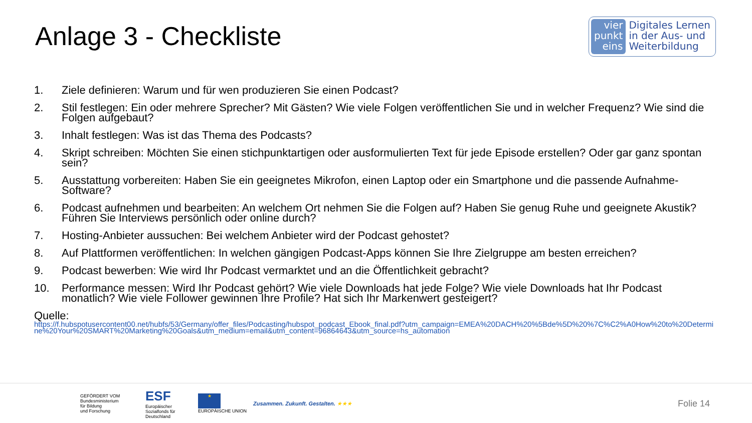Anlage 3 - Checkliste
vier
punkt
eins
Digitales Lernen
in der Aus- und
Weiterbildung
1. Ziele definieren: Warum und für wen produzieren Sie einen Podcast?
2. Stil festlegen: Ein oder mehrere Sprecher? Mit Gästen? Wie viele Folgen veröffentlichen Sie und in welcher Frequenz? Wie sind die Folgen aufgebaut?
3. Inhalt festlegen: Was ist das Thema des Podcasts?
4. Skript schreiben: Möchten Sie einen stichpunktartigen oder ausformulierten Text für jede Episode erstellen? Oder gar ganz spontan sein?
5. Ausstattung vorbereiten: Haben Sie ein geeignetes Mikrofon, einen Laptop oder ein Smartphone und die passende Aufnahme-Software?
6. Podcast aufnehmen und bearbeiten: An welchem Ort nehmen Sie die Folgen auf? Haben Sie genug Ruhe und geeignete Akustik? Führen Sie Interviews persönlich oder online durch?
7. Hosting-Anbieter aussuchen: Bei welchem Anbieter wird der Podcast gehostet?
8. Auf Plattformen veröffentlichen: In welchen gängigen Podcast-Apps können Sie Ihre Zielgruppe am besten erreichen?
9. Podcast bewerben: Wie wird Ihr Podcast vermarktet und an die Öffentlichkeit gebracht?
10. Performance messen: Wird Ihr Podcast gehört? Wie viele Downloads hat jede Folge? Wie viele Downloads hat Ihr Podcast monatlich? Wie viele Follower gewinnen Ihre Profile? Hat sich Ihr Markenwert gesteigert?
Quelle:
https://f.hubspotusercontent00.net/hubfs/53/Germany/offer_files/Podcasting/hubspot_podcast_Ebook_final.pdf?utm_campaign=EMEA%20DACH%20%5Bde%5D%20%7C%C2%A0How%20to%20Determine%20Your%20SMART%20Marketing%20Goals&utm_medium=email&utm_content=96864643&utm_source=hs_automation
GEFÖRDERT VOM
Bundesministerium
für Bildung
und Forschung
ESF
Europäischer Sozialfonds für Deutschland
★
EUROPÄISCHE UNION
Zusammen. Zukunft. Gestalten. ★★★
Folie 14